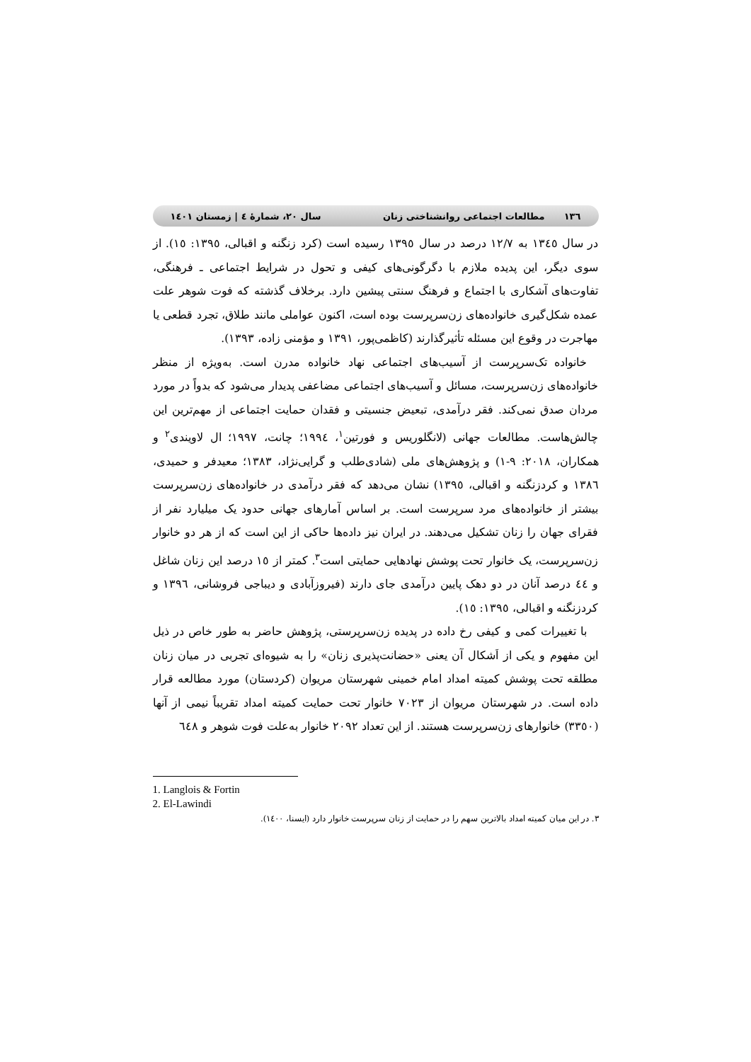۱۳٦ مطالعات اجتماعی روانشناختی زنان سال ۲۰، شمارهٔ ٤ | زمستان ۱٤۰۱
در سال ۱۳٤٥ به ۱۲/۷ درصد در سال ۱۳۹٥ رسیده است (کرد زنگنه و اقبالی، ۱۳۹٥: ۱٥). از سوی دیگر، این پدیده ملازم با دگرگونی‌های کیفی و تحول در شرایط اجتماعی ـ فرهنگی، تفاوت‌های آشکاری با اجتماع و فرهنگ سنتی پیشین دارد. برخلاف گذشته که فوت شوهر علت عمده شکل‌گیری خانواده‌های زن‌سرپرست بوده است، اکنون عواملی مانند طلاق، تجرد قطعی یا مهاجرت در وقوع این مسئله تأثیرگذارند (کاظمی‌پور، ۱۳۹۱ و مؤمنی زاده، ۱۳۹۳).
خانواده تک‌سرپرست از آسیب‌های اجتماعی نهاد خانواده مدرن است. به‌ویژه از منظر خانواده‌های زن‌سرپرست، مسائل و آسیب‌های اجتماعی مضاعفی پدیدار می‌شود که بدواً در مورد مردان صدق نمی‌کند. فقر درآمدی، تبعیض جنسیتی و فقدان حمایت اجتماعی از مهم‌ترین این چالش‌هاست. مطالعات جهانی (لانگلوریس و فورتین<sup>۱</sup>، ۱۹۹٤؛ چانت، ۱۹۹۷؛ ال لاویندی<sup>۲</sup> و همکاران، ۲۰۱۸: ۹-۱) و پژوهش‌های ملی (شادی‌طلب و گرایی‌نژاد، ۱۳۸۳؛ معیدفر و حمیدی، ۱۳۸٦ و کردزنگنه و اقبالی، ۱۳۹٥) نشان می‌دهد که فقر درآمدی در خانواده‌های زن‌سرپرست بیشتر از خانواده‌های مرد سرپرست است. بر اساس آمارهای جهانی حدود یک میلیارد نفر از فقرای جهان را زنان تشکیل می‌دهند. در ایران نیز داده‌ها حاکی از این است که از هر دو خانوار زن‌سرپرست، یک خانوار تحت پوشش نهادهایی حمایتی است<sup>۳</sup>. کمتر از ۱٥ درصد این زنان شاغل و ٤٤ درصد آنان در دو دهک پایین درآمدی جای دارند (فیروزآبادی و دیباجی فروشانی، ۱۳۹٦ و کردزنگنه و اقبالی، ۱۳۹٥: ۱٥).
با تغییرات کمی و کیفی رخ داده در پدیده زن‌سرپرستی، پژوهش حاضر به طور خاص در ذیل این مفهوم و یکی از اَشکال آن یعنی «حضانت‌پذیری زنان» را به شیوه‌ای تجربی در میان زنان مطلقه تحت پوشش کمیته امداد امام خمینی شهرستان مریوان (کردستان) مورد مطالعه قرار داده است. در شهرستان مریوان از ۷۰۲۳ خانوار تحت حمایت کمیته امداد تقریباً نیمی از آنها (۳۳٥۰) خانوارهای زن‌سرپرست هستند. از این تعداد ۲۰۹۲ خانوار به‌علت فوت شوهر و ٦٤۸
1. Langlois & Fortin
2. El-Lawindi
۳. در این میان کمیته امداد بالاترین سهم را در حمایت از زنان سرپرست خانوار دارد (ایسنا، ۱٤۰۰).